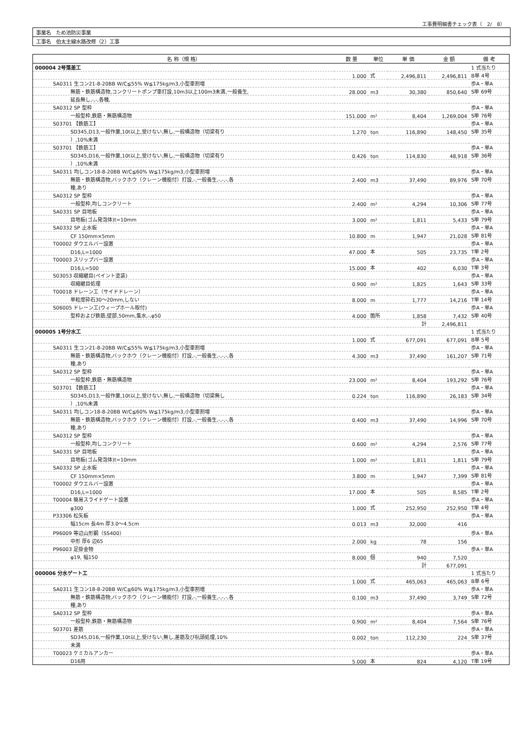工事費明細書チェック表（　2/　8）
事業名　ため池防災事業
工事名　伯太主線水路改修（2）工事
| 名 称（規 格） | 数 量 | 単位 | 単 価 | 金 額 | 備 考 |
| --- | --- | --- | --- | --- | --- |
| 000004 2号落差工 | | | | | 1 式当たり |
| | 1.000 | 式 | 2,496,811 | 2,496,811 | B単 4号 |
| SA0311 生コン21-8-20BB W/C≦55% W≦175kg/m3,小型車割増 | | | | | 歩A・単A |
| 無筋・鉄筋構造物,コンクリートポンプ車打設,10m3以上100m3未満,一般養生, | 28.000 | m3 | 30,380 | 850,640 | S単 69号 |
| 延長無し,-,-,各種, | | | | | |
| SA0312 SP 型枠 | | | | | 歩A・単A |
| 一般型枠,鉄筋・無筋構造物 | 151.000 | m² | 8,404 | 1,269,004 | S単 76号 |
| S03701 【鉄筋工】 | | | | | 歩A・単A |
| SD345,D13,一般作業,10t以上,受けない,無し,一般構造物（切梁有り | 1.270 | ton | 116,890 | 148,450 | S単 35号 |
| ）,10%未満 | | | | | |
| S03701 【鉄筋工】 | | | | | 歩A・単A |
| SD345,D16,一般作業,10t以上,受けない,無し,一般構造物（切梁有り | 0.426 | ton | 114,830 | 48,918 | S単 36号 |
| ）,10%未満 | | | | | |
| SA0311 均しコン18-8-20BB W/C≦60% W≦175kg/m3,小型車割増 | | | | | 歩A・単A |
| 無筋・鉄筋構造物,バックホウ（クレーン機能付）打設,-,一般養生,-,-,-,各 | 2.400 | m3 | 37,490 | 89,976 | S単 70号 |
| 種,あり | | | | | |
| SA0312 SP 型枠 | | | | | 歩A・単A |
| 一般型枠,均しコンクリート | 2.400 | m² | 4,294 | 10,306 | S単 77号 |
| SA0331 SP 目地板 | | | | | 歩A・単A |
| 目地板(ゴム発泡体)t=10mm | 3.000 | m² | 1,811 | 5,433 | S単 79号 |
| SA0332 SP 止水板 | | | | | 歩A・単A |
| CF 150mm×5mm | 10.800 | m | 1,947 | 21,028 | S単 81号 |
| T00002 ダウエルバー設置 | | | | | 歩A・単A |
| D16,L=1000 | 47.000 | 本 | 505 | 23,735 | T単 2号 |
| T00003 スリップバー設置 | | | | | 歩A・単A |
| D16,L=500 | 15.000 | 本 | 402 | 6,030 | T単 3号 |
| S03053 収縮継目(ペイント塗装) | | | | | 歩A・単A |
| 収縮継目処理 | 0.900 | m² | 1,825 | 1,643 | S単 33号 |
| T00018 ドレーン工（サイドドレーン） | | | | | 歩A・単A |
| 単粒度砕石30～20mm,しない | 8.000 | m | 1,777 | 14,216 | T単 14号 |
| S06005 ドレーン工(ウィープホール取付) | | | | | 歩A・単A |
| 型枠および鉄筋,壁部,50mm,集水,-,φ50 | 4.000 | 箇所 | 1,858 | 7,432 | S単 40号 |
| | | | 計 | 2,496,811 | |
| 000005 1号分水工 | | | | | 1 式当たり |
| | 1.000 | 式 | 677,091 | 677,091 | B単 5号 |
| SA0311 生コン21-8-20BB W/C≦55% W≦175kg/m3,小型車割増 | | | | | 歩A・単A |
| 無筋・鉄筋構造物,バックホウ（クレーン機能付）打設,-,一般養生,-,-,-,各 | 4.300 | m3 | 37,490 | 161,207 | S単 71号 |
| 種,あり | | | | | |
| SA0312 SP 型枠 | | | | | 歩A・単A |
| 一般型枠,鉄筋・無筋構造物 | 23.000 | m² | 8,404 | 193,292 | S単 76号 |
| S03701 【鉄筋工】 | | | | | 歩A・単A |
| SD345,D13,一般作業,10t以上,受けない,無し,一般構造物（切梁無し | 0.224 | ton | 116,890 | 26,183 | S単 34号 |
| ）,10%未満 | | | | | |
| SA0311 均しコン18-8-20BB W/C≦60% W≦175kg/m3,小型車割増 | | | | | 歩A・単A |
| 無筋・鉄筋構造物,バックホウ（クレーン機能付）打設,-,一般養生,-,-,-,各 | 0.400 | m3 | 37,490 | 14,996 | S単 70号 |
| 種,あり | | | | | |
| SA0312 SP 型枠 | | | | | 歩A・単A |
| 一般型枠,均しコンクリート | 0.600 | m² | 4,294 | 2,576 | S単 77号 |
| SA0331 SP 目地板 | | | | | 歩A・単A |
| 目地板(ゴム発泡体)t=10mm | 1.000 | m² | 1,811 | 1,811 | S単 79号 |
| SA0332 SP 止水板 | | | | | 歩A・単A |
| CF 150mm×5mm | 3.800 | m | 1,947 | 7,399 | S単 81号 |
| T00002 ダウエルバー設置 | | | | | 歩A・単A |
| D16,L=1000 | 17.000 | 本 | 505 | 8,585 | T単 2号 |
| T00004 簡易スライドゲート設置 | | | | | 歩A・単A |
| φ300 | 1.000 | 式 | 252,950 | 252,950 | T単 4号 |
| P33306 松矢板 | | | | | 歩A・単A |
| 幅15cm 長4m 厚3.0～4.5cm | 0.013 | m3 | 32,000 | 416 | |
| P96009 等辺山形鋼（SS400） | | | | | 歩A・単A |
| 中形 厚6 辺65 | 2.000 | kg | 78 | 156 | |
| P96003 足掛金物 | | | | | 歩A・単A |
| φ19, 幅150 | 8.000 | 個 | 940 | 7,520 | |
| | | | 計 | 677,091 | |
| 000006 分水ゲート工 | | | | | 1 式当たり |
| | 1.000 | 式 | 465,063 | 465,063 | B単 6号 |
| SA0311 生コン18-8-20BB W/C≦60% W≦175kg/m3,小型車割増 | | | | | 歩A・単A |
| 無筋・鉄筋構造物,バックホウ（クレーン機能付）打設,-,一般養生,-,-,-,各 | 0.100 | m3 | 37,490 | 3,749 | S単 72号 |
| 種,あり | | | | | |
| SA0312 SP 型枠 | | | | | 歩A・単A |
| 一般型枠,鉄筋・無筋構造物 | 0.900 | m² | 8,404 | 7,564 | S単 76号 |
| S03701 差筋 | | | | | 歩A・単A |
| SD345,D16,一般作業,10t以上,受けない,無し,差筋及び杭頭処理,10% | 0.002 | ton | 112,230 | 224 | S単 37号 |
| 未満 | | | | | |
| T00023 ケミカルアンカー | | | | | 歩A・単A |
| D16用 | 5.000 | 本 | 824 | 4,120 | T単 19号 |